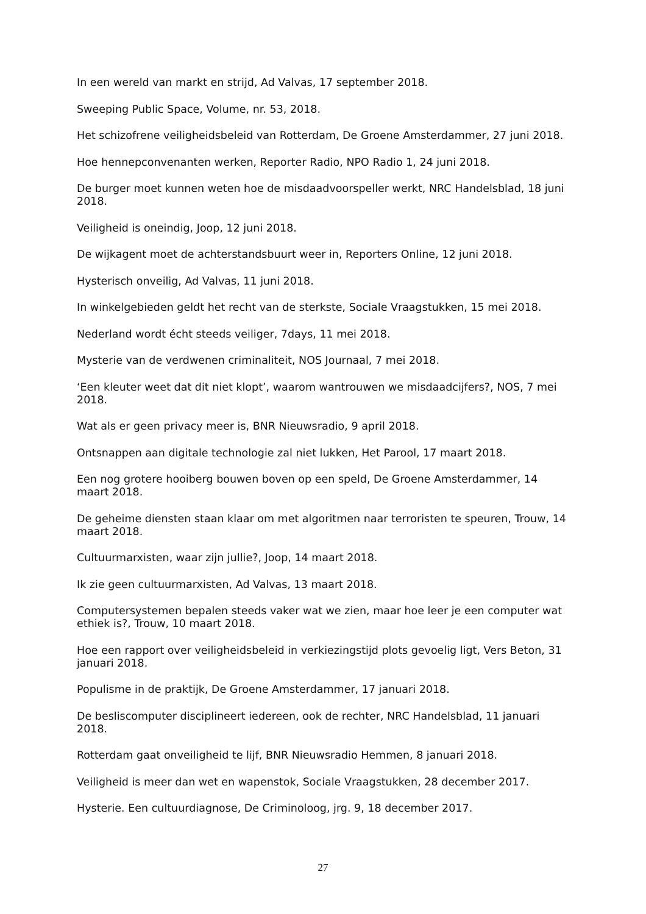In een wereld van markt en strijd, Ad Valvas, 17 september 2018.
Sweeping Public Space, Volume, nr. 53, 2018.
Het schizofrene veiligheidsbeleid van Rotterdam, De Groene Amsterdammer, 27 juni 2018.
Hoe hennepconvenanten werken, Reporter Radio, NPO Radio 1, 24 juni 2018.
De burger moet kunnen weten hoe de misdaadvoorspeller werkt, NRC Handelsblad, 18 juni 2018.
Veiligheid is oneindig, Joop, 12 juni 2018.
De wijkagent moet de achterstandsbuurt weer in, Reporters Online, 12 juni 2018.
Hysterisch onveilig, Ad Valvas, 11 juni 2018.
In winkelgebieden geldt het recht van de sterkste, Sociale Vraagstukken, 15 mei 2018.
Nederland wordt écht steeds veiliger, 7days, 11 mei 2018.
Mysterie van de verdwenen criminaliteit, NOS Journaal, 7 mei 2018.
‘Een kleuter weet dat dit niet klopt’, waarom wantrouwen we misdaadcijfers?, NOS, 7 mei 2018.
Wat als er geen privacy meer is, BNR Nieuwsradio, 9 april 2018.
Ontsnappen aan digitale technologie zal niet lukken, Het Parool, 17 maart 2018.
Een nog grotere hooiberg bouwen boven op een speld, De Groene Amsterdammer, 14 maart 2018.
De geheime diensten staan klaar om met algoritmen naar terroristen te speuren, Trouw, 14 maart 2018.
Cultuurmarxisten, waar zijn jullie?, Joop, 14 maart 2018.
Ik zie geen cultuurmarxisten, Ad Valvas, 13 maart 2018.
Computersystemen bepalen steeds vaker wat we zien, maar hoe leer je een computer wat ethiek is?, Trouw, 10 maart 2018.
Hoe een rapport over veiligheidsbeleid in verkiezingstijd plots gevoelig ligt, Vers Beton, 31 januari 2018.
Populisme in de praktijk, De Groene Amsterdammer, 17 januari 2018.
De besliscomputer disciplineert iedereen, ook de rechter, NRC Handelsblad, 11 januari 2018.
Rotterdam gaat onveiligheid te lijf, BNR Nieuwsradio Hemmen, 8 januari 2018.
Veiligheid is meer dan wet en wapenstok, Sociale Vraagstukken, 28 december 2017.
Hysterie. Een cultuurdiagnose, De Criminoloog, jrg. 9, 18 december 2017.
27